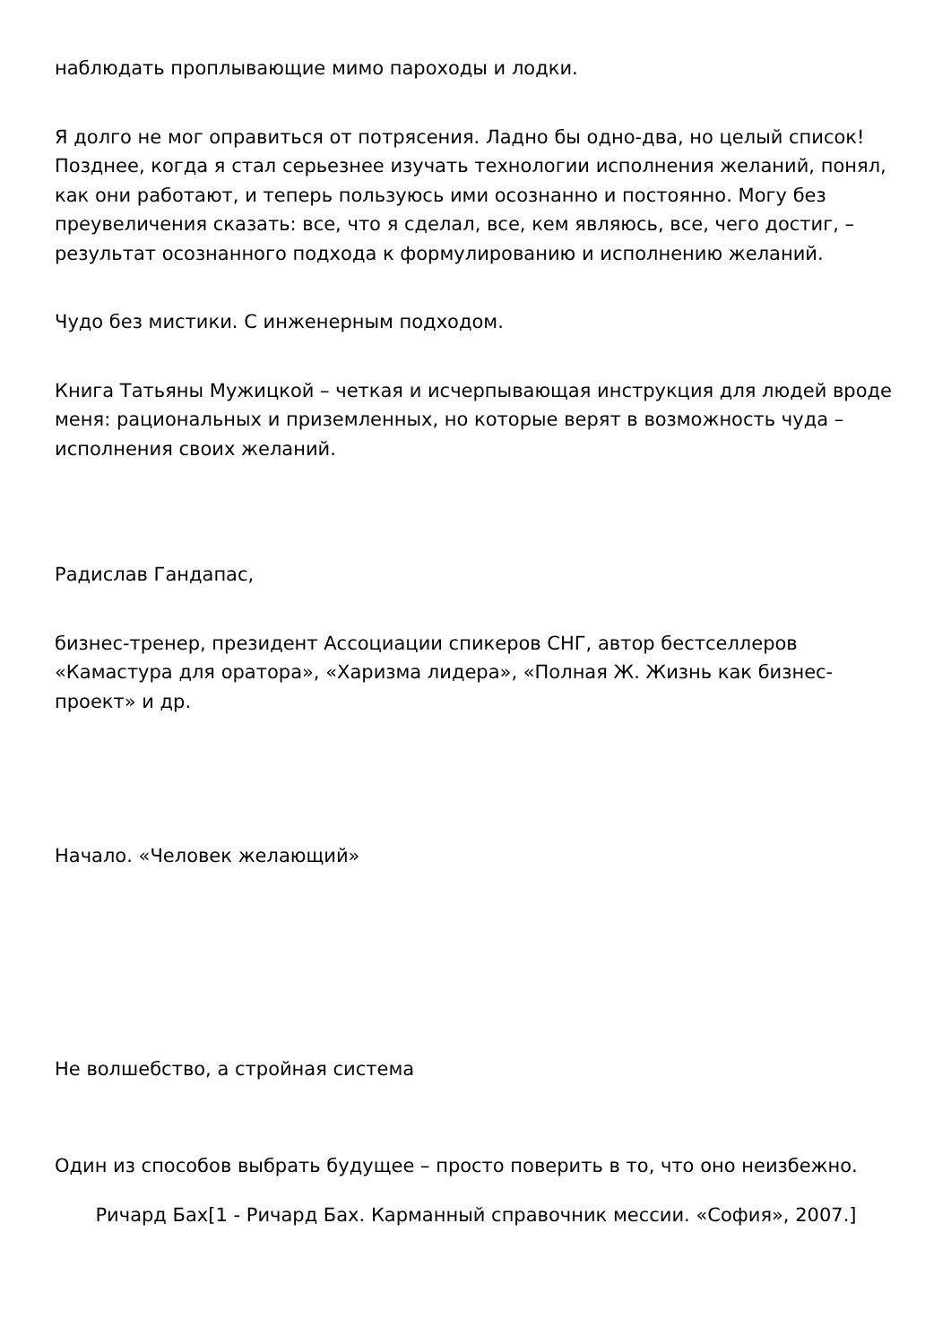наблюдать проплывающие мимо пароходы и лодки.
Я долго не мог оправиться от потрясения. Ладно бы одно-два, но целый список! Позднее, когда я стал серьезнее изучать технологии исполнения желаний, понял, как они работают, и теперь пользуюсь ими осознанно и постоянно. Могу без преувеличения сказать: все, что я сделал, все, кем являюсь, все, чего достиг, – результат осознанного подхода к формулированию и исполнению желаний.
Чудо без мистики. С инженерным подходом.
Книга Татьяны Мужицкой – четкая и исчерпывающая инструкция для людей вроде меня: рациональных и приземленных, но которые верят в возможность чуда – исполнения своих желаний.
Радислав Гандапас,
бизнес-тренер, президент Ассоциации спикеров СНГ, автор бестселлеров «Камастура для оратора», «Харизма лидера», «Полная Ж. Жизнь как бизнес-проект» и др.
Начало. «Человек желающий»
Не волшебство, а стройная система
Один из способов выбрать будущее – просто поверить в то, что оно неизбежно.
Ричард Бах[1 - Ричард Бах. Карманный справочник мессии. «София», 2007.]